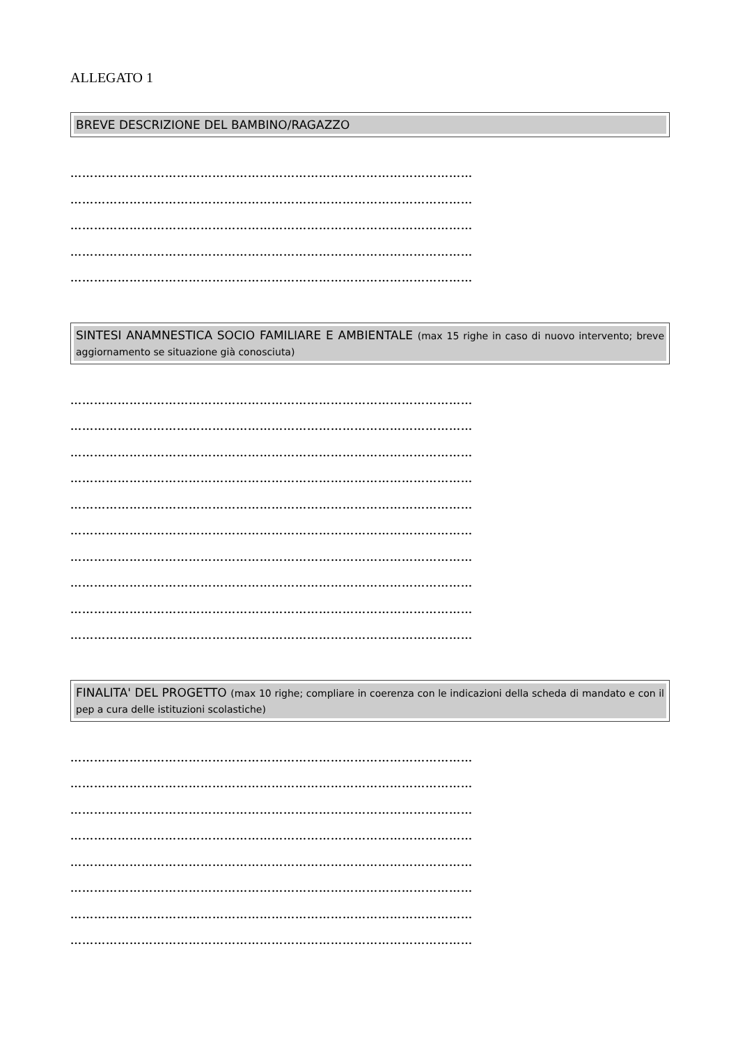ALLEGATO 1
BREVE DESCRIZIONE DEL BAMBINO/RAGAZZO
…………………………………………………………………………………………
…………………………………………………………………………………………
…………………………………………………………………………………………
…………………………………………………………………………………………
…………………………………………………………………………………………
SINTESI ANAMNESTICA SOCIO FAMILIARE E AMBIENTALE (max 15 righe in caso di nuovo intervento; breve aggiornamento se situazione già conosciuta)
…………………………………………………………………………………………
…………………………………………………………………………………………
…………………………………………………………………………………………
…………………………………………………………………………………………
…………………………………………………………………………………………
…………………………………………………………………………………………
…………………………………………………………………………………………
…………………………………………………………………………………………
…………………………………………………………………………………………
…………………………………………………………………………………………
FINALITA' DEL PROGETTO (max 10 righe; compliare in coerenza con le indicazioni della scheda di mandato e con il pep a cura delle istituzioni scolastiche)
…………………………………………………………………………………………
…………………………………………………………………………………………
…………………………………………………………………………………………
…………………………………………………………………………………………
…………………………………………………………………………………………
…………………………………………………………………………………………
…………………………………………………………………………………………
…………………………………………………………………………………………